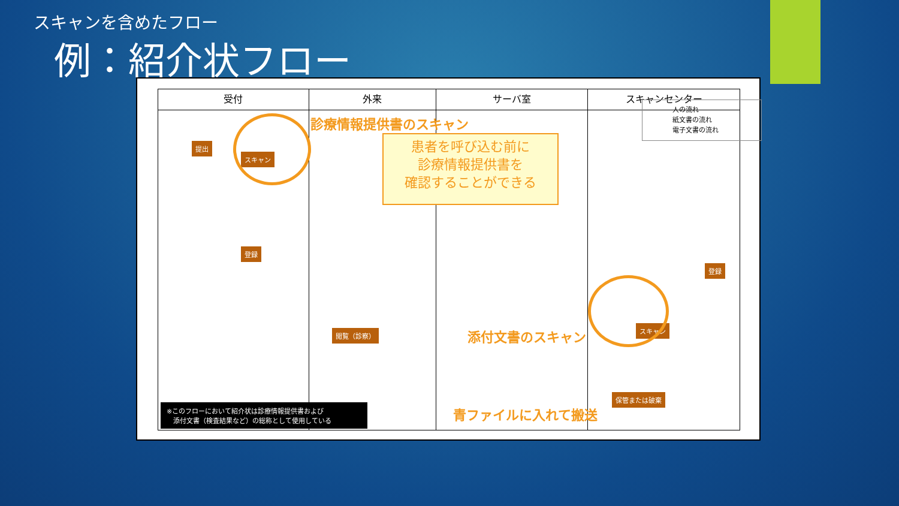スキャンを含めたフロー
例：紹介状フロー
受付
提出
スキャン
登録
※このフローにおいて紹介状は診療情報提供書および
　添付文書（検査結果など）の総称として使用している
外来
診療情報提供書のスキャン
閲覧（診察）
サーバ室
患者を呼び込む前に
診療情報提供書を
確認することができる
添付文書のスキャン
青ファイルに入れて搬送
スキャンセンター
人の流れ
紙文書の流れ
電子文書の流れ
登録
スキャン
保管または破棄